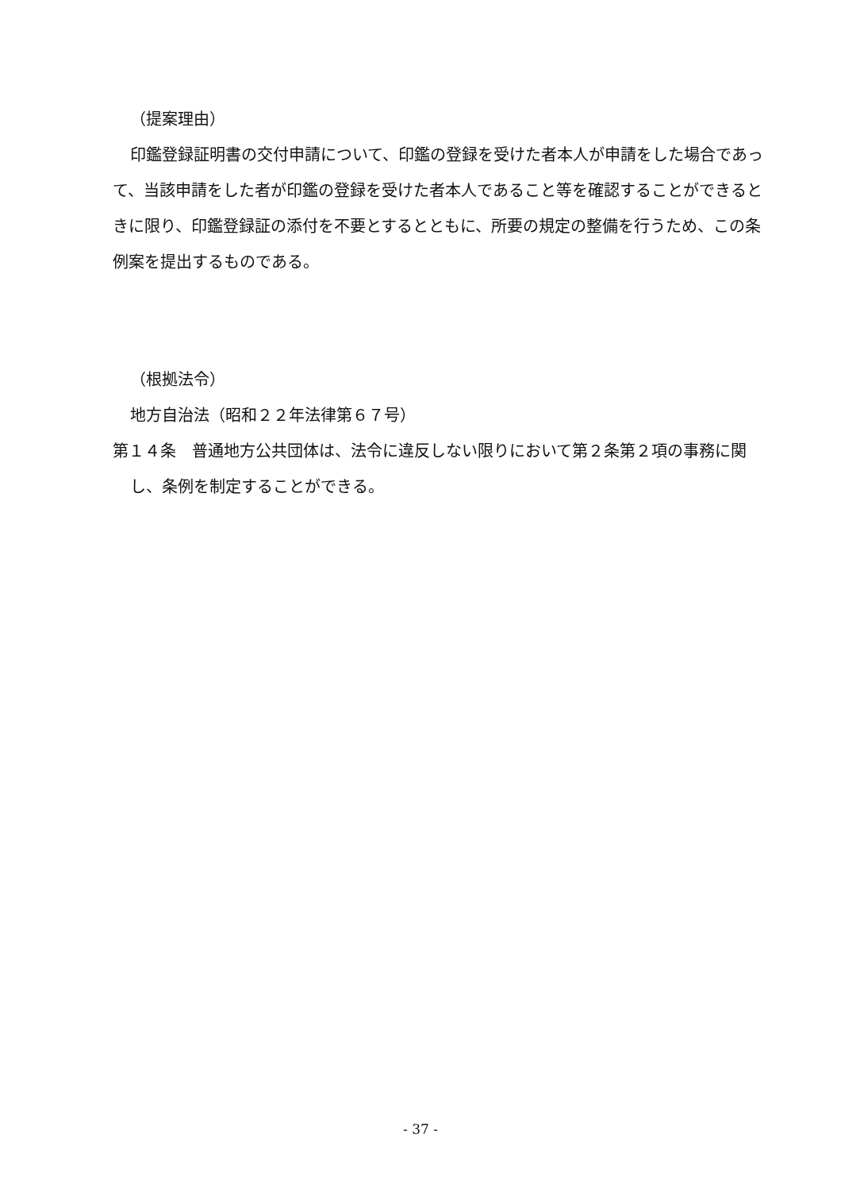（提案理由）
印鑑登録証明書の交付申請について、印鑑の登録を受けた者本人が申請をした場合であって、当該申請をした者が印鑑の登録を受けた者本人であること等を確認することができるときに限り、印鑑登録証の添付を不要とするとともに、所要の規定の整備を行うため、この条例案を提出するものである。
（根拠法令）
地方自治法（昭和２２年法律第６７号）
第１４条　普通地方公共団体は、法令に違反しない限りにおいて第２条第２項の事務に関し、条例を制定することができる。
- 37 -